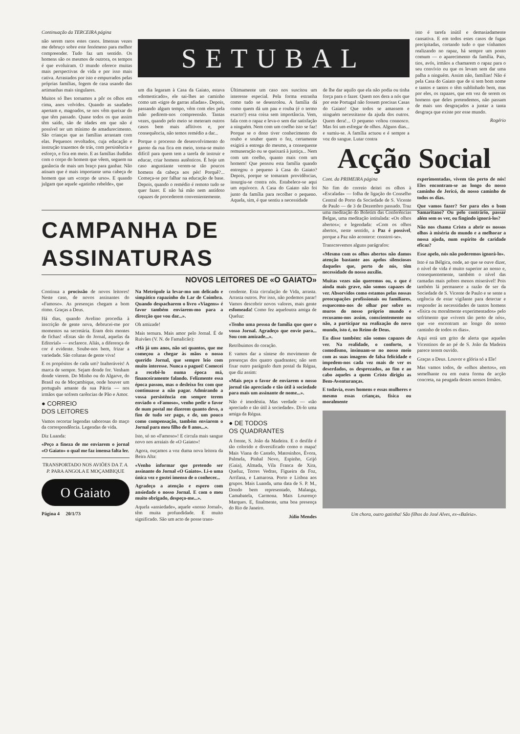Continuação da TERCEIRA página
não serem raros estes casos. Imensas vezes me debruço sobre este fenómeno para melhor compreender. Tudo faz um sentido. Os homens são os mesmos de outrora, os tempos é que evoluiram. O mundo oferece muitas mais perspectivas de vida e por isso mais cativa. Arrastados por isto e empurrados pelas próprias famílias, fogem de casa usando das artimanhas mais singulares.
Muitos só lhes tornamos a pôr os olhos em cima, anos volvidos. Quando as saudades apertam e, magoados, se nos vêm queixar do que têm passado. Quase todos os que assim têm saído, são de idades em que não é possível ter um mínimo de amadurecimento. São crianças que as famílias arrastam com elas. Pequenos revoltados, cuja educação e instrução trazemos de trás, com persistência e esforço, e fica em meio. E as famílias iludidas com o corpo do homem que vêem, seguem na ganância de mais um braço para ganhar. Não atinam que é mais importante uma cabeça de homem que um «corpo de urso». E quando julgam que aquele «gatinho rebelde», que
SETUBAL
um dia legaram à Casa da Gaiato, estava «domesticado», ele sai-lhes ao caminho como um «tigre de garras afiadas». Depois, passando algum tempo, vêm com eles pela mão pedirem-nos compreensão. Tantas vezes, quando pelo meio se meteram outros casos bem mais aflitivos e, por consequência, não temos remédio a dar...
Porque o processo de desenvolvimento do garoto da rua fica em meio, torna-se muito difícil para quem tem a tarefa de instruir e educar, criar homens autênticos. É hoje um caso angustiante verem-se tão poucos homens da cabeça aos pés! Porquê?... Começa-se por falhar na educação de base. Depois, quando o remédio é remoto tudo se quer fazer. E não há mão nem antídoto capazes de procederem convenientemente.
Ùltimamente um caso nos suscitou um interesse especial. Pela forma estranha como tudo se desenrolou. A família dá como quem dá um pau e rouba (é o termo exacto!) essa coisa sem importância. Vem, fala com o rapaz e leva-o sem dar satisfação a ninguém. Nem com um coelho isto se faz! Porque se o dono tiver conhecimento do roubo e souber quem o fez, certamente exigirá a entrega do mesmo, a consequente remuneração ou se queixará à justiça... Nem com um coelho, quanto mais com um homem! Que pensou esta família quando entregou o pequeno à Casa do Gaiato? Depois, porque se tomaram providências, insurgiu-se contra nós. Estabelece-se aqui um equívoco. A Casa do Gaiato não foi junto da família para recolher o pequeno. Aquela, sim, é que sentiu a necessidade
de lhe dar aquilo que ela não podia ou tinha força para o fazer. Quem nos dera a nós que por este Portugal não fossem precisas Casas do Gaiato! Que todos se amassem e ninguém necessitasse da ajuda dos outros. Quem dera!... O pequeno voltou connosco. Mas foi um esfregar de olhos. Alguns dias... e sumiu-se. A família actuou e é sempre a voz do sangue. Lutar contra
isto é tarefa inútil e demasiadamente cansativa. E em todos estes casos de fugas precipitadas, cortando tudo o que vínhamos realizando no rapaz, há sempre um ponto comum — o aparecimento da família. Pais, tios, avós, irmãos a chamarem o rapaz para o seu convívio ou que os levam sem dar uma palha a ninguém. Assim não, famílias! Não é pela Casa do Gaiato que de si tem bom nome e tantos e tantos o têm sublinhado bem, mas por eles, os rapazes, que em vez de serem os homens que deles pretendemos, não passam de mais uns desgraçados a juntar a tanta desgraça que existe por esse mundo.
Rogério
CAMPANHA DE ASSINATURAS
NOVOS LEITORES DE «O GAIATO»
Continua a procissão de novos leitores! Neste caso, de novos assinantes do «Famoso». As presenças chegam a bom ritmo. Graças a Deus.
Há dias, quando Avelino procedia à inscrição de gente nova, debrucei-me por momentos na secretária. Eram dois montes de fichas! «Estas são do Jornal, aquelas da Editorial» — esclarece. Aliás, a diferença de cor é evidente. Soube-nos bem, frizar a variedade. São colunas de gente viva!
E os propósitos de cada um? Inalteráveis! A marca de sempre. Sejam donde for. Venham donde vierem. Do Minho ou do Algarve, do Brasil ou de Moçambique, onde houver um português amante da sua Pátria — nos irmãos que sofrem carências de Pão e Amor.
● CORREIO
DOS LEITORES
Vamos recortar legendas saborosas do maço da correspondência. Legendas de vida.
Diz Luanda:
«Peço a fineza de me enviarem o jornal «O Gaiato» o qual me faz imensa falta ler.
TRANSPORTADO NOS AVIÕES DA T. A. P. PARA ANGOLA E MOÇAMBIQUE
O Gaiato
Página 4 20/1/73
Na Metrópole ia levar-mo um delicado e simpático rapazinho do Lar de Coimbra. Quando despacharem o livro «Viagens» é favor também enviarem-mo para a direcção que vou dar...».
Oh amizade!
Mais ternura. Mais amor pelo Jornal. É de Ruivães (V. N. de Famalicão):
«Há já uns anos, não sei quantos, que me começou a chegar às mãos o nosso querido Jornal, que sempre leio com muito interesse. Nunca o paguei! Comecei a recebê-lo numa época má, financeiramente falando. Felizmente essa época passou, mas o desleixo fez com que continuasse a não pagar. Admirando a vossa persistência em sempre terem enviado o «Famoso», venho pedir o favor de num postal me dizerem quanto devo, a fim de tudo ser pago, e de, um pouco como compensação, também enviarem o Jornal para meu filho de 8 anos...».
Isto, só no «Famoso»! E circula mais sangue novo nos arraiais de «O Gaiato»!
Agora, ouçamos a voz duma nova leitora da Beira Alta:
«Venho informar que pretendo ser assinante do Jornal «O Gaiato». Li-o uma única vez e gostei imenso de o conhecer...
Agradeço a atenção e espero com ansiedade o nosso Jornal. E com o meu muito obrigado, despeço-me...».
Aquela «ansiedade», aquele «nosso Jornal», têm muita profundidade. E muito significado. São um acto de posse trans-
cendente. Esta circulação de Vida, arrasta. Arrasta outros. Por isso, não podemos parar! Vamos descobrir novos valores, mais gente esfomeada! Como fez aqueloutra amiga de Queluz:
«Tenho uma pessoa de família que quer o vosso Jornal. Agradeço que envie para... Sou com amizade...».
Retribuimos do coração.
E vamos dar a síntese do movimento de presenças dos quatro quadrantes; não sem fixar outro parágrafo dum postal da Régua, que diz assim:
«Mais peço o favor de enviarem o nosso jornal tão apreciado e tão útil à sociedade para mais um assinante de nome...».
Não é imodéstia. Mas verdade — «tão apreciado e tão útil à sociedade». Di-lo uma amiga da Régua.
● DE TODOS
OS QUADRANTES
A frente, S. João da Madeira. E o desfile é tão colorido e diversificado como o mapa! Mais Viana do Castelo, Matosinhos, Évora, Palmela, Pinhal Novo, Espinho, Grijó (Gaia), Almada, Vila Franca de Xira, Queluz, Torres Vedras, Figueira da Foz, Arrifana, e Lamarosa. Porto e Lisboa aos grupos. Mais Luanda, uma data de S. P. M., Dondo bem representado, Malanga, Camabatela, Carmona. Mais Lourenço Marques. E, finalmente, uma boa presença do Rio de Janeiro.
Júlio Mendes
Acção Social
Cont. da PRIMEIRA página
No fim do correio deitei os olhos à «Escalada» — folha de ligação do Conselho Central do Porto da Sociedade de S. Vicente de Paulo — de 3 de Dezembro passado. Traz uma meditação do Boletim das Conferências Belgas, uma meditação intitulada: «Os olhos abertos»; e legendada: «Com os olhos abertos, neste sentido, a Paz é possível, porque a Paz não acontece: constroi-se».
Transcrevemos alguns parágrafos:
«Mesmo com os olhos abertos não damos atenção bastante aos apelos silenciosos daqueles que, perto de nós, têm necessidade do nosso auxílio.
Muitas vezes não queremos ou, o que é ainda mais grave, não somos capazes de ver. Absorvidos como estamos pelas nossas preocupações profissionais ou familiares, esquecemo-nos de olhar por sobre os muros do nosso próprio mundo e recusamo-nos assim, conscientemente ou não, a participar na realização do novo mundo, isto é, no Reino de Deus.
Eu disse também: não somos capazes de ver. Na realidade, o conforto, o comodismo, insinuam-se no nosso meio com as suas imagens de falsa felicidade e impedem-nos cada vez mais de ver os deserdados, os desprezados, ao fim e ao cabo aqueles a quem Cristo dirigiu as Bem-Aventuranças.
E todavia, esses homens e essas mulheres e mesmo essas crianças, física ou moralmente
experimentadas, vivem tão perto de nós! Eles encontram-se ao longo do nosso caminho de Jericó, do nosso caminho de todos os dias.
Que vamos fazer? Ser para eles o bom Samaritano? Ou pelo contrário, passar além sem os ver, ou fingindo ignorá-los?
Não nos chama Cristo a abrir os nossos olhos à miséria do mundo e a melhorar a nossa ajuda, num espírito de caridade eficaz?
Esse apelo, nós não poderemos ignorá-lo».
Isto é na Bélgica, onde, ao que se ouve dizer, o nível de vida é muito superior ao nosso e, consequentemente, também o nível das camadas mais pobres menos miserável! Pois também lá permanece a razão de ser da Sociedade de S. Vicente de Paulo e se sente a urgência de estar vigilante para detectar e responder às necessidades de tantos homens «física ou moralmente experimentados» pelo sofrimento que «vivem tão perto de nós», que «se encontram ao longo do nosso caminho de todos os dias».
Aqui está um grito de alerta que aqueles Vicentinos de ao pé de S. João da Madeira parece terem ouvido.
Graças a Deus. Louvor e glória só a Ele!
Mas vamos todos, de «olhos abertos», em semelhante ou em outra forma de acção concreta, na peugada destes nossos Irmãos.
Um chora, outro gatinha! São filhos do José Alves, ex-«Baleia».